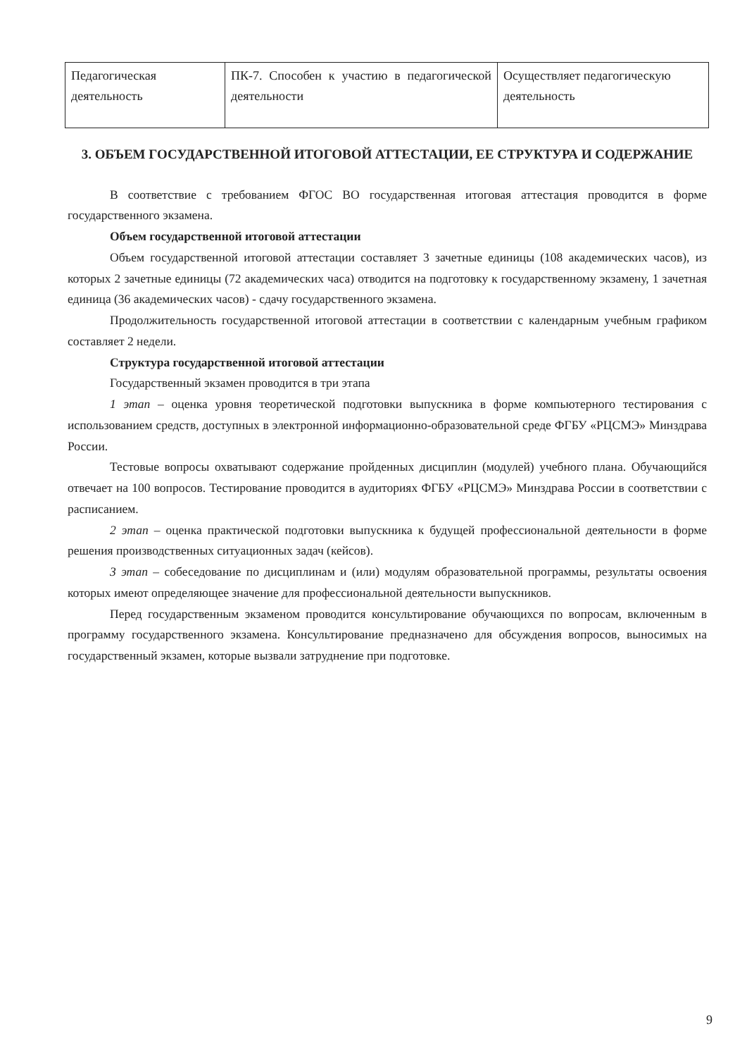| Педагогическая деятельность | ПК-7. Способен к участию в педагогической деятельности | Осуществляет педагогическую деятельность |
3. ОБЪЕМ ГОСУДАРСТВЕННОЙ ИТОГОВОЙ АТТЕСТАЦИИ, ЕЕ СТРУКТУРА И СОДЕРЖАНИЕ
В соответствие с требованием ФГОС ВО государственная итоговая аттестация проводится в форме государственного экзамена.
Объем государственной итоговой аттестации
Объем государственной итоговой аттестации составляет 3 зачетные единицы (108 академических часов), из которых 2 зачетные единицы (72 академических часа) отводится на подготовку к государственному экзамену, 1 зачетная единица (36 академических часов) - сдачу государственного экзамена.
Продолжительность государственной итоговой аттестации в соответствии с календарным учебным графиком составляет 2 недели.
Структура государственной итоговой аттестации
Государственный экзамен проводится в три этапа
1 этап – оценка уровня теоретической подготовки выпускника в форме компьютерного тестирования с использованием средств, доступных в электронной информационно-образовательной среде ФГБУ «РЦСМЭ» Минздрава России.
Тестовые вопросы охватывают содержание пройденных дисциплин (модулей) учебного плана. Обучающийся отвечает на 100 вопросов. Тестирование проводится в аудиториях ФГБУ «РЦСМЭ» Минздрава России в соответствии с расписанием.
2 этап – оценка практической подготовки выпускника к будущей профессиональной деятельности в форме решения производственных ситуационных задач (кейсов).
3 этап – собеседование по дисциплинам и (или) модулям образовательной программы, результаты освоения которых имеют определяющее значение для профессиональной деятельности выпускников.
Перед государственным экзаменом проводится консультирование обучающихся по вопросам, включенным в программу государственного экзамена. Консультирование предназначено для обсуждения вопросов, выносимых на государственный экзамен, которые вызвали затруднение при подготовке.
9